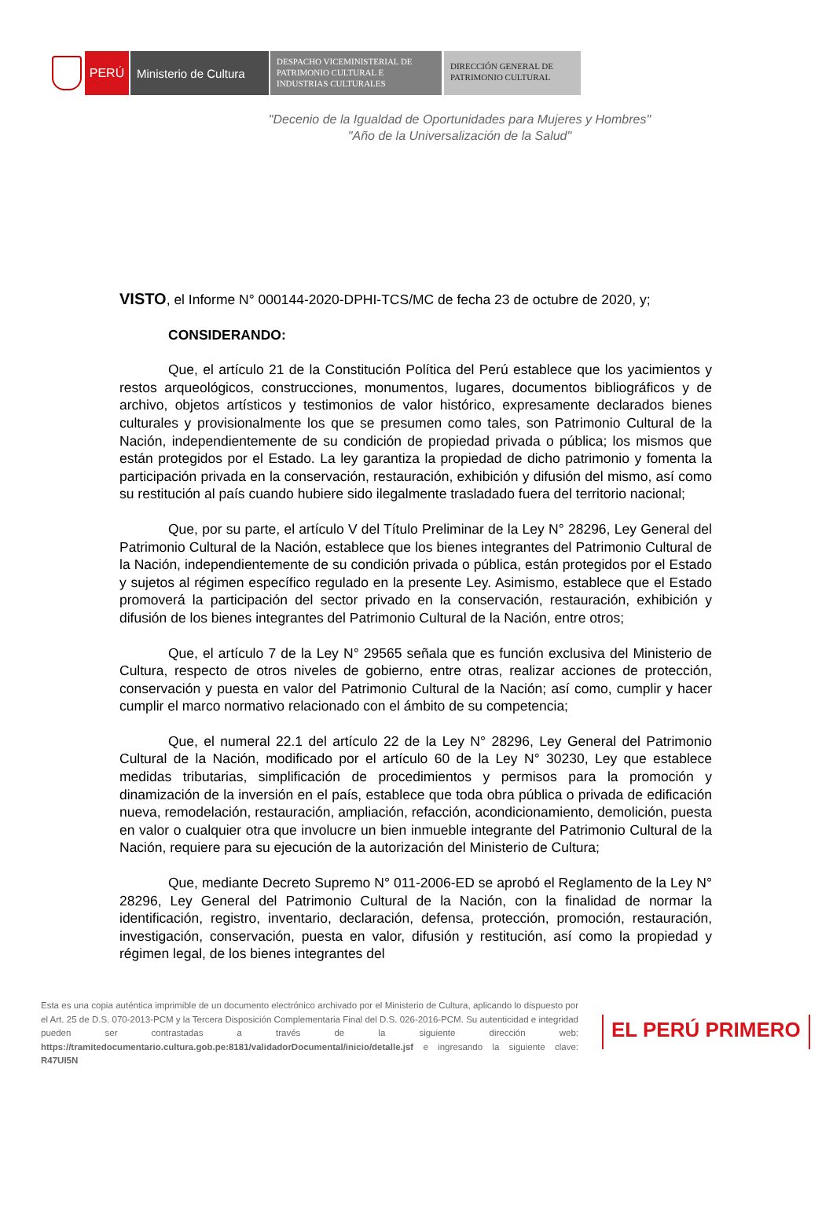PERÚ Ministerio de Cultura
DESPACHO VICEMINISTERIAL DE PATRIMONIO CULTURAL E INDUSTRIAS CULTURALES
DIRECCIÓN GENERAL DE PATRIMONIO CULTURAL
"Decenio de la Igualdad de Oportunidades para Mujeres y Hombres"
"Año de la Universalización de la Salud"
VISTO, el Informe N° 000144-2020-DPHI-TCS/MC de fecha 23 de octubre de 2020, y;
CONSIDERANDO:
Que, el artículo 21 de la Constitución Política del Perú establece que los yacimientos y restos arqueológicos, construcciones, monumentos, lugares, documentos bibliográficos y de archivo, objetos artísticos y testimonios de valor histórico, expresamente declarados bienes culturales y provisionalmente los que se presumen como tales, son Patrimonio Cultural de la Nación, independientemente de su condición de propiedad privada o pública; los mismos que están protegidos por el Estado. La ley garantiza la propiedad de dicho patrimonio y fomenta la participación privada en la conservación, restauración, exhibición y difusión del mismo, así como su restitución al país cuando hubiere sido ilegalmente trasladado fuera del territorio nacional;
Que, por su parte, el artículo V del Título Preliminar de la Ley N° 28296, Ley General del Patrimonio Cultural de la Nación, establece que los bienes integrantes del Patrimonio Cultural de la Nación, independientemente de su condición privada o pública, están protegidos por el Estado y sujetos al régimen específico regulado en la presente Ley. Asimismo, establece que el Estado promoverá la participación del sector privado en la conservación, restauración, exhibición y difusión de los bienes integrantes del Patrimonio Cultural de la Nación, entre otros;
Que, el artículo 7 de la Ley N° 29565 señala que es función exclusiva del Ministerio de Cultura, respecto de otros niveles de gobierno, entre otras, realizar acciones de protección, conservación y puesta en valor del Patrimonio Cultural de la Nación; así como, cumplir y hacer cumplir el marco normativo relacionado con el ámbito de su competencia;
Que, el numeral 22.1 del artículo 22 de la Ley N° 28296, Ley General del Patrimonio Cultural de la Nación, modificado por el artículo 60 de la Ley N° 30230, Ley que establece medidas tributarias, simplificación de procedimientos y permisos para la promoción y dinamización de la inversión en el país, establece que toda obra pública o privada de edificación nueva, remodelación, restauración, ampliación, refacción, acondicionamiento, demolición, puesta en valor o cualquier otra que involucre un bien inmueble integrante del Patrimonio Cultural de la Nación, requiere para su ejecución de la autorización del Ministerio de Cultura;
Que, mediante Decreto Supremo N° 011-2006-ED se aprobó el Reglamento de la Ley N° 28296, Ley General del Patrimonio Cultural de la Nación, con la finalidad de normar la identificación, registro, inventario, declaración, defensa, protección, promoción, restauración, investigación, conservación, puesta en valor, difusión y restitución, así como la propiedad y régimen legal, de los bienes integrantes del
Esta es una copia auténtica imprimible de un documento electrónico archivado por el Ministerio de Cultura, aplicando lo dispuesto por el Art. 25 de D.S. 070-2013-PCM y la Tercera Disposición Complementaria Final del D.S. 026-2016-PCM. Su autenticidad e integridad pueden ser contrastadas a través de la siguiente dirección web: https://tramitedocumentario.cultura.gob.pe:8181/validadorDocumental/inicio/detalle.jsf e ingresando la siguiente clave: R47UI5N
EL PERÚ PRIMERO